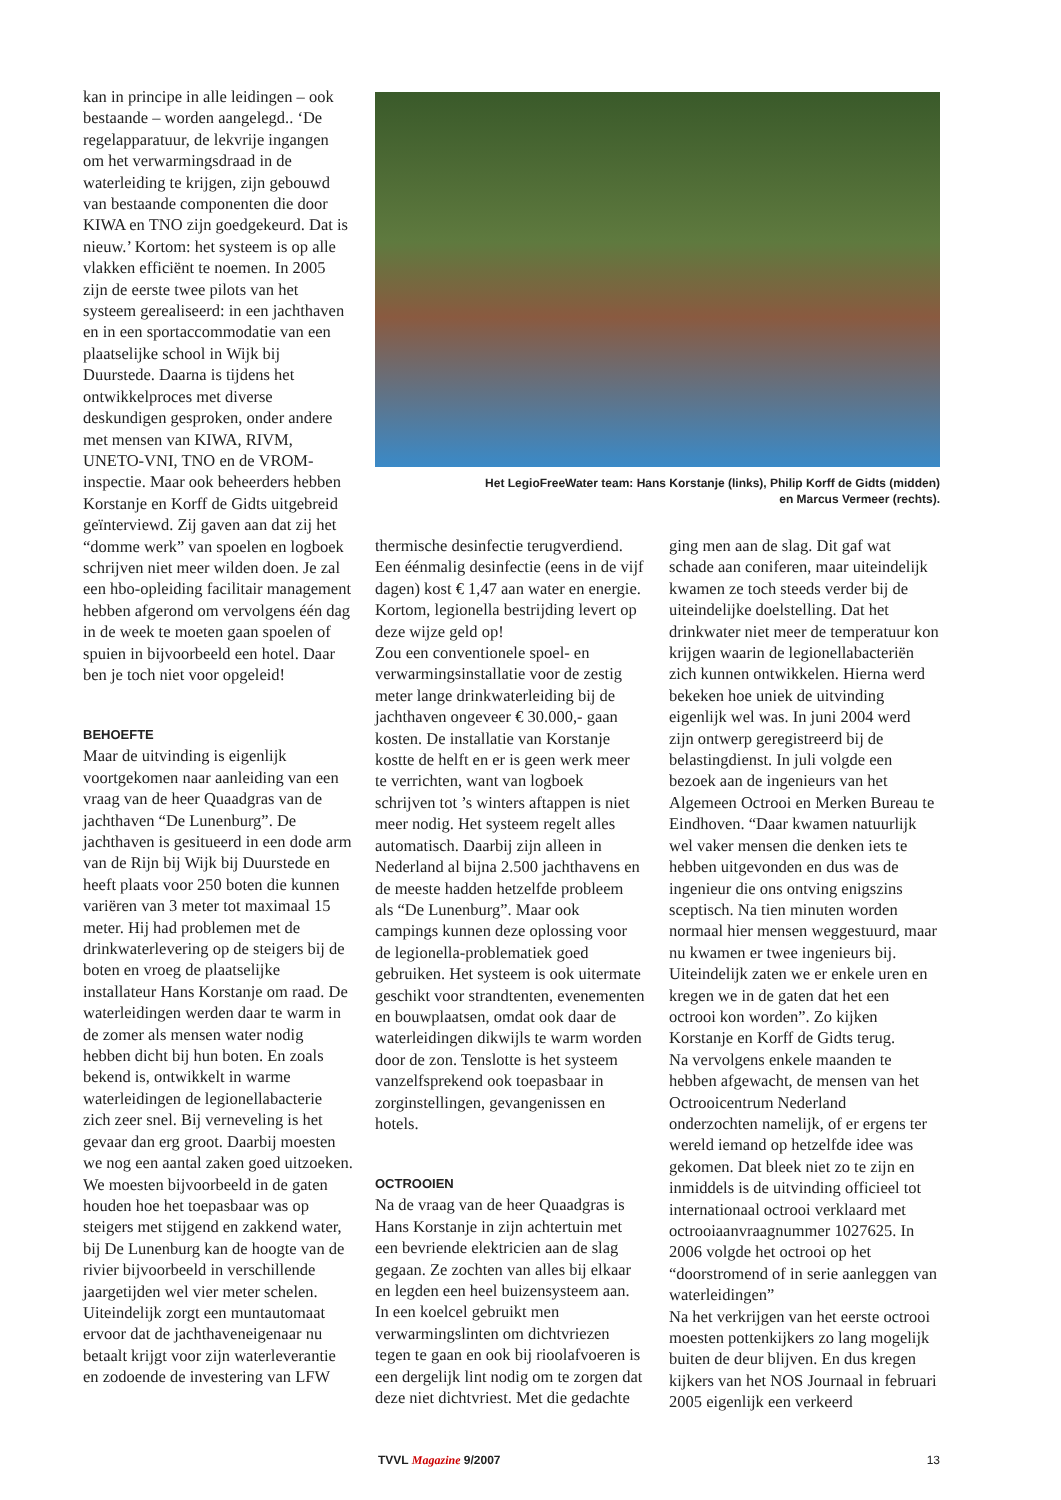kan in principe in alle leidingen – ook bestaande – worden aangelegd.. ‘De regelapparatuur, de lekvrije ingangen om het verwarmingsdraad in de waterleiding te krijgen, zijn gebouwd van bestaande componenten die door KIWA en TNO zijn goedgekeurd. Dat is nieuw.’ Kortom: het systeem is op alle vlakken efficiënt te noemen. In 2005 zijn de eerste twee pilots van het systeem gerealiseerd: in een jachthaven en in een sportaccommodatie van een plaatselijke school in Wijk bij Duurstede. Daarna is tijdens het ontwikkelproces met diverse deskundigen gesproken, onder andere met mensen van KIWA, RIVM, UNETO-VNI, TNO en de VROM-inspectie. Maar ook beheerders hebben Korstanje en Korff de Gidts uitgebreid geïnterviewd. Zij gaven aan dat zij het “domme werk” van spoelen en logboek schrijven niet meer wilden doen. Je zal een hbo-opleiding facilitair management hebben afgerond om vervolgens één dag in de week te moeten gaan spoelen of spuien in bijvoorbeeld een hotel. Daar ben je toch niet voor opgeleid!
BEHOEFTE
Maar de uitvinding is eigenlijk voortgekomen naar aanleiding van een vraag van de heer Quaadgras van de jachthaven “De Lunenburg”. De jachthaven is gesitueerd in een dode arm van de Rijn bij Wijk bij Duurstede en heeft plaats voor 250 boten die kunnen variëren van 3 meter tot maximaal 15 meter. Hij had problemen met de drinkwaterlevering op de steigers bij de boten en vroeg de plaatselijke installateur Hans Korstanje om raad. De waterleidingen werden daar te warm in de zomer als mensen water nodig hebben dicht bij hun boten. En zoals bekend is, ontwikkelt in warme waterleidingen de legionellabacterie zich zeer snel. Bij verneveling is het gevaar dan erg groot. Daarbij moesten we nog een aantal zaken goed uitzoeken. We moesten bijvoorbeeld in de gaten houden hoe het toepasbaar was op steigers met stijgend en zakkend water, bij De Lunenburg kan de hoogte van de rivier bijvoorbeeld in verschillende jaargetijden wel vier meter schelen.
Uiteindelijk zorgt een muntautomaat ervoor dat de jachthaveneigenaar nu betaalt krijgt voor zijn waterleverantie en zodoende de investering van LFW
Het LegioFreeWater team: Hans Korstanje (links), Philip Korff de Gidts (midden)
en Marcus Vermeer (rechts).
thermische desinfectie terugverdiend. Een éénmalig desinfectie (eens in de vijf dagen) kost € 1,47 aan water en energie. Kortom, legionella bestrijding levert op deze wijze geld op!
Zou een conventionele spoel- en verwarmingsinstallatie voor de zestig meter lange drinkwaterleiding bij de jachthaven ongeveer € 30.000,- gaan kosten. De installatie van Korstanje kostte de helft en er is geen werk meer te verrichten, want van logboek schrijven tot ’s winters aftappen is niet meer nodig. Het systeem regelt alles automatisch. Daarbij zijn alleen in Nederland al bijna 2.500 jachthavens en de meeste hadden hetzelfde probleem als “De Lunenburg”. Maar ook campings kunnen deze oplossing voor de legionella-problematiek goed gebruiken. Het systeem is ook uitermate geschikt voor strandtenten, evenementen en bouwplaatsen, omdat ook daar de waterleidingen dikwijls te warm worden door de zon. Tenslotte is het systeem vanzelfsprekend ook toepasbaar in zorginstellingen, gevangenissen en hotels.
OCTROOIEN
Na de vraag van de heer Quaadgras is Hans Korstanje in zijn achtertuin met een bevriende elektricien aan de slag gegaan. Ze zochten van alles bij elkaar en legden een heel buizensysteem aan. In een koelcel gebruikt men verwarmingslinten om dichtvriezen tegen te gaan en ook bij rioolafvoeren is een dergelijk lint nodig om te zorgen dat deze niet dichtvriest. Met die gedachte
ging men aan de slag. Dit gaf wat schade aan coniferen, maar uiteindelijk kwamen ze toch steeds verder bij de uiteindelijke doelstelling. Dat het drinkwater niet meer de temperatuur kon krijgen waarin de legionellabacteriën zich kunnen ontwikkelen. Hierna werd bekeken hoe uniek de uitvinding eigenlijk wel was. In juni 2004 werd zijn ontwerp geregistreerd bij de belastingdienst. In juli volgde een bezoek aan de ingenieurs van het Algemeen Octrooi en Merken Bureau te Eindhoven. “Daar kwamen natuurlijk wel vaker mensen die denken iets te hebben uitgevonden en dus was de ingenieur die ons ontving enigszins sceptisch. Na tien minuten worden normaal hier mensen weggestuurd, maar nu kwamen er twee ingenieurs bij. Uiteindelijk zaten we er enkele uren en kregen we in de gaten dat het een octrooi kon worden”. Zo kijken Korstanje en Korff de Gidts terug.
Na vervolgens enkele maanden te hebben afgewacht, de mensen van het Octrooicentrum Nederland onderzochten namelijk, of er ergens ter wereld iemand op hetzelfde idee was gekomen. Dat bleek niet zo te zijn en inmiddels is de uitvinding officieel tot internationaal octrooi verklaard met octrooiaanvraagnummer 1027625. In 2006 volgde het octrooi op het “doorstromend of in serie aanleggen van waterleidingen”
Na het verkrijgen van het eerste octrooi moesten pottenkijkers zo lang mogelijk buiten de deur blijven. En dus kregen kijkers van het NOS Journaal in februari 2005 eigenlijk een verkeerd
TVVL Magazine 9/2007 13